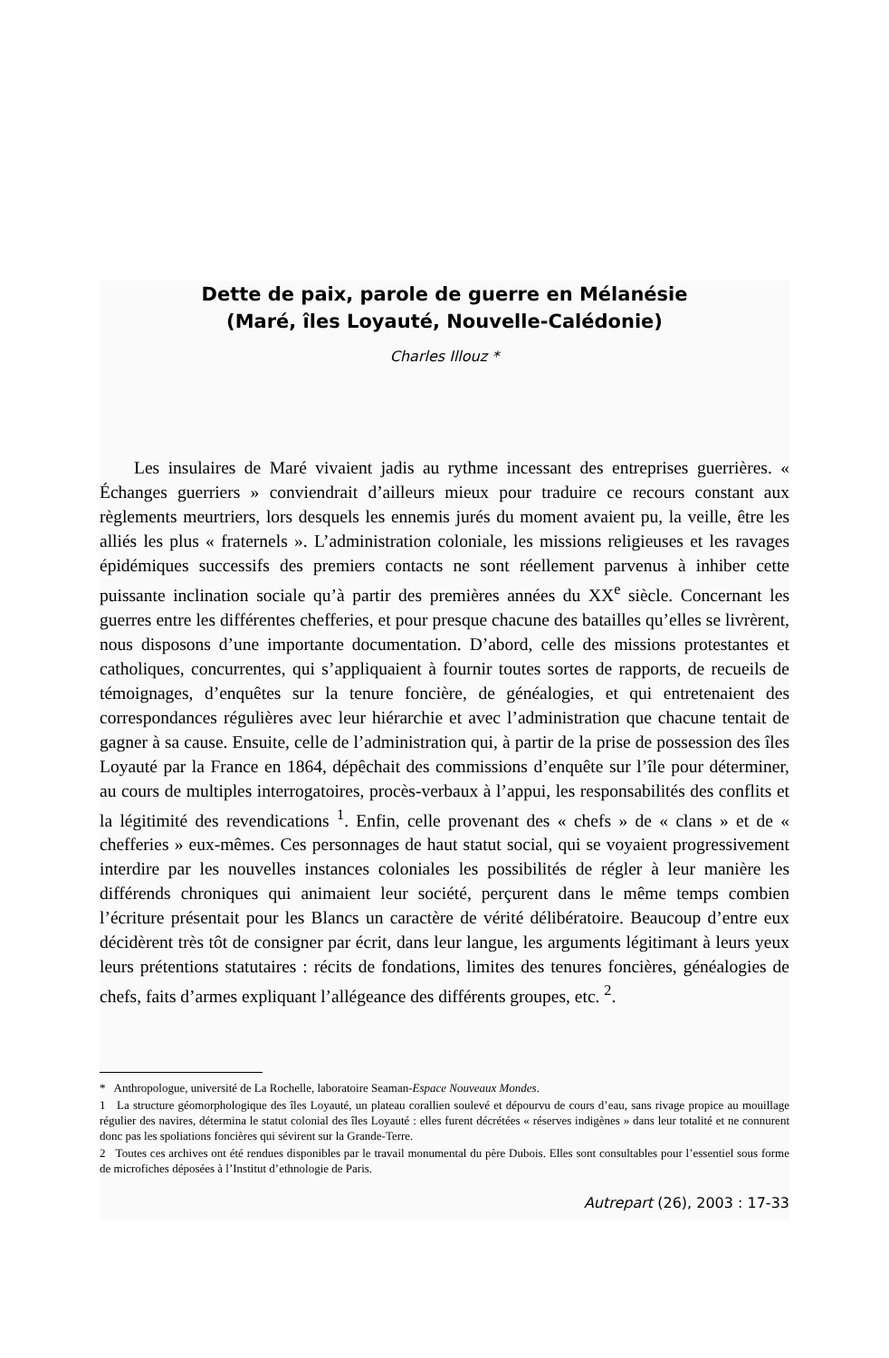Dette de paix, parole de guerre en Mélanésie
(Maré, îles Loyauté, Nouvelle-Calédonie)
Charles Illouz *
Les insulaires de Maré vivaient jadis au rythme incessant des entreprises guerrières. « Échanges guerriers » conviendrait d’ailleurs mieux pour traduire ce recours constant aux règlements meurtriers, lors desquels les ennemis jurés du moment avaient pu, la veille, être les alliés les plus « fraternels ». L’administration coloniale, les missions religieuses et les ravages épidémiques successifs des premiers contacts ne sont réellement parvenus à inhiber cette puissante inclination sociale qu’à partir des premières années du XX<sup>e</sup> siècle. Concernant les guerres entre les différentes chefferies, et pour presque chacune des batailles qu’elles se livrèrent, nous disposons d’une importante documentation. D’abord, celle des missions protestantes et catholiques, concurrentes, qui s’appliquaient à fournir toutes sortes de rapports, de recueils de témoignages, d’enquêtes sur la tenure foncière, de généalogies, et qui entretenaient des correspondances régulières avec leur hiérarchie et avec l’administration que chacune tentait de gagner à sa cause. Ensuite, celle de l’administration qui, à partir de la prise de possession des îles Loyauté par la France en 1864, dépêchait des commissions d’enquête sur l’île pour déterminer, au cours de multiples interrogatoires, procès-verbaux à l’appui, les responsabilités des conflits et la légitimité des revendications <sup>1</sup>. Enfin, celle provenant des « chefs » de « clans » et de « chefferies » eux-mêmes. Ces personnages de haut statut social, qui se voyaient progressivement interdire par les nouvelles instances coloniales les possibilités de régler à leur manière les différends chroniques qui animaient leur société, perçurent dans le même temps combien l’écriture présentait pour les Blancs un caractère de vérité délibératoire. Beaucoup d’entre eux décidèrent très tôt de consigner par écrit, dans leur langue, les arguments légitimant à leurs yeux leurs prétentions statutaires : récits de fondations, limites des tenures foncières, généalogies de chefs, faits d’armes expliquant l’allégeance des différents groupes, etc. <sup>2</sup>.
* Anthropologue, université de La Rochelle, laboratoire Seaman-Espace Nouveaux Mondes.
1 La structure géomorphologique des îles Loyauté, un plateau corallien soulevé et dépourvu de cours d’eau, sans rivage propice au mouillage régulier des navires, détermina le statut colonial des îles Loyauté : elles furent décrétées « réserves indigènes » dans leur totalité et ne connurent donc pas les spoliations foncières qui sévirent sur la Grande-Terre.
2 Toutes ces archives ont été rendues disponibles par le travail monumental du père Dubois. Elles sont consultables pour l’essentiel sous forme de microfiches déposées à l’Institut d’ethnologie de Paris.
Autrepart (26), 2003 : 17-33